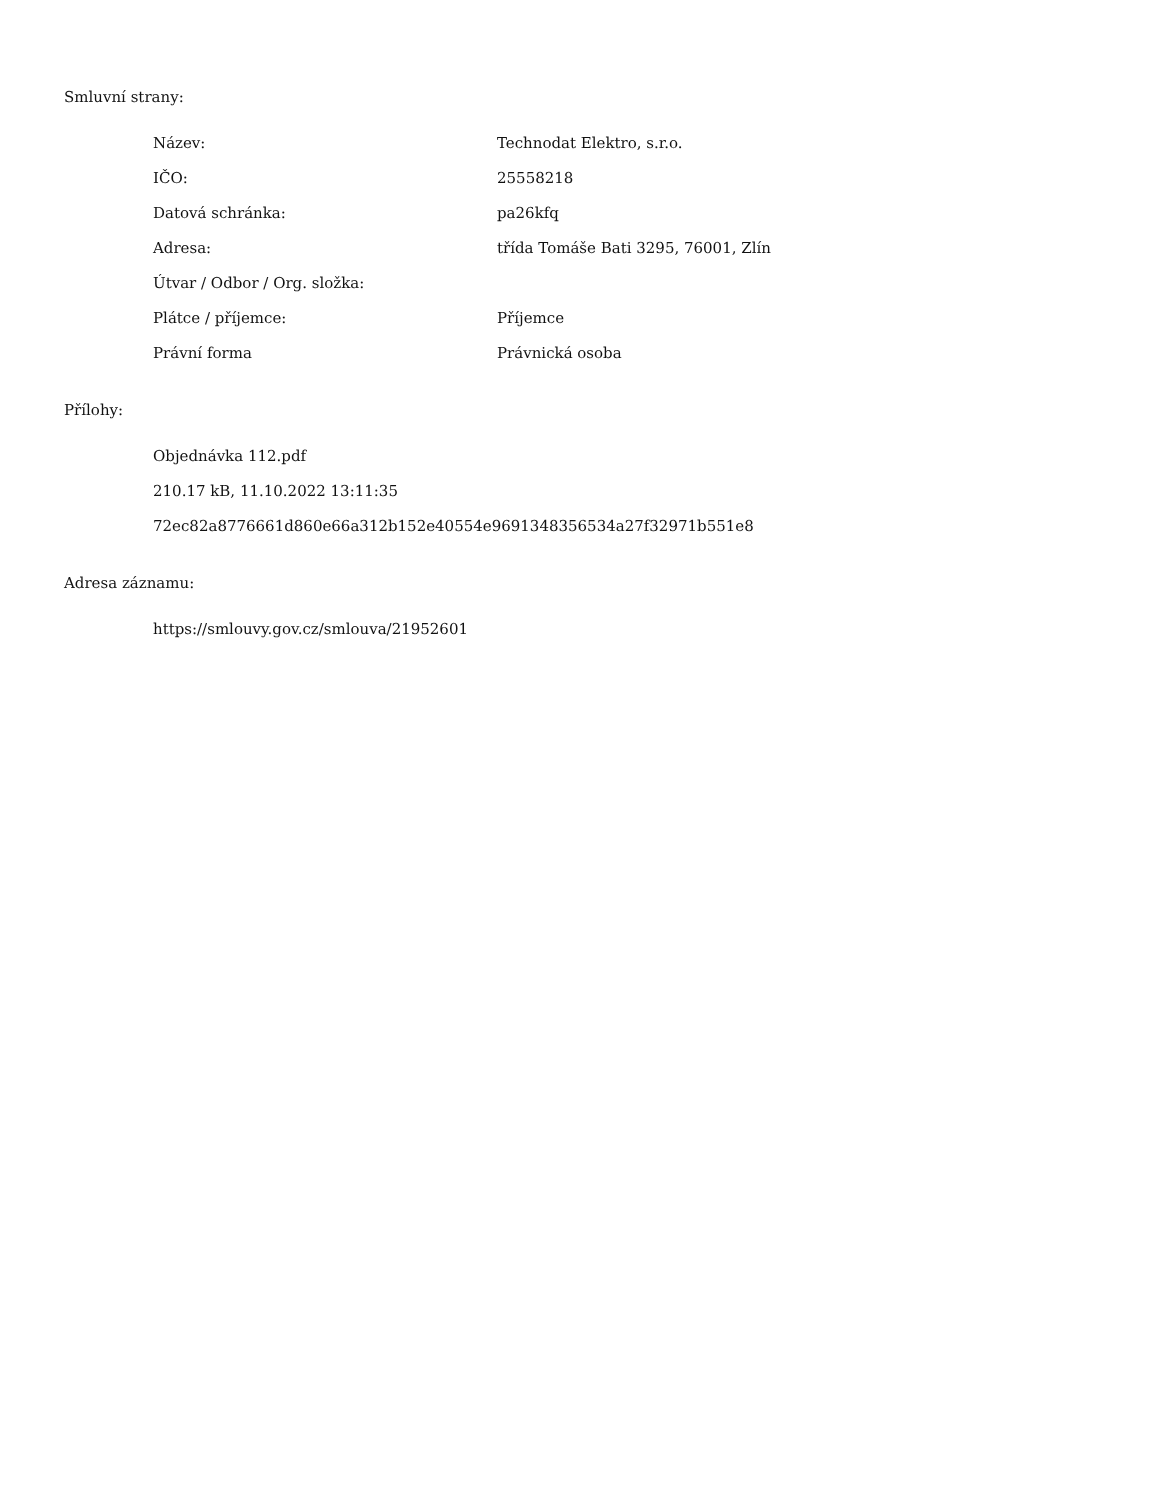Smluvní strany:
| Název: | Technodat Elektro, s.r.o. |
| IČO: | 25558218 |
| Datová schránka: | pa26kfq |
| Adresa: | třída Tomáše Bati 3295, 76001, Zlín |
| Útvar / Odbor / Org. složka: | |
| Plátce / příjemce: | Příjemce |
| Právní forma | Právnická osoba |
Přílohy:
Objednávka 112.pdf
210.17 kB, 11.10.2022 13:11:35
72ec82a8776661d860e66a312b152e40554e9691348356534a27f32971b551e8
Adresa záznamu:
https://smlouvy.gov.cz/smlouva/21952601